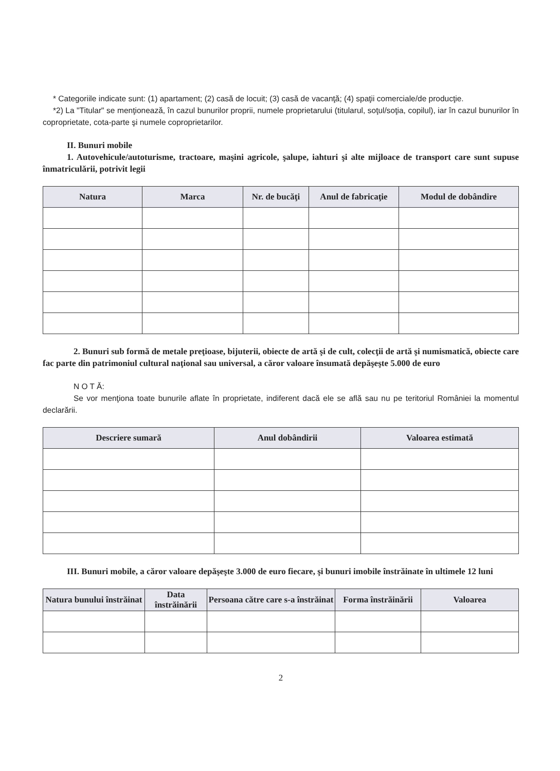* Categoriile indicate sunt: (1) apartament; (2) casă de locuit; (3) casă de vacanţă; (4) spaţii comerciale/de producţie.
*2) La "Titular" se menţionează, în cazul bunurilor proprii, numele proprietarului (titularul, soţul/soţia, copilul), iar în cazul bunurilor în coproprietate, cota-parte şi numele coproprietarilor.
II. Bunuri mobile
1. Autovehicule/autoturisme, tractoare, maşini agricole, şalupe, iahturi şi alte mijloace de transport care sunt supuse înmatriculării, potrivit legii
| Natura | Marca | Nr. de bucăţi | Anul de fabricaţie | Modul de dobândire |
| --- | --- | --- | --- | --- |
2. Bunuri sub formă de metale preţioase, bijuterii, obiecte de artă şi de cult, colecţii de artă şi numismatică, obiecte care fac parte din patrimoniul cultural naţional sau universal, a căror valoare însumată depăşeşte 5.000 de euro
N O T Ă:
Se vor menţiona toate bunurile aflate în proprietate, indiferent dacă ele se află sau nu pe teritoriul României la momentul declarării.
| Descriere sumară | Anul dobândirii | Valoarea estimată |
| --- | --- | --- |
III. Bunuri mobile, a căror valoare depăşeşte 3.000 de euro fiecare, şi bunuri imobile înstrăinate în ultimele 12 luni
| Natura bunului înstrăinat | Data înstrăinării | Persoana către care s-a înstrăinat | Forma înstrăinării | Valoarea |
| --- | --- | --- | --- | --- |
2